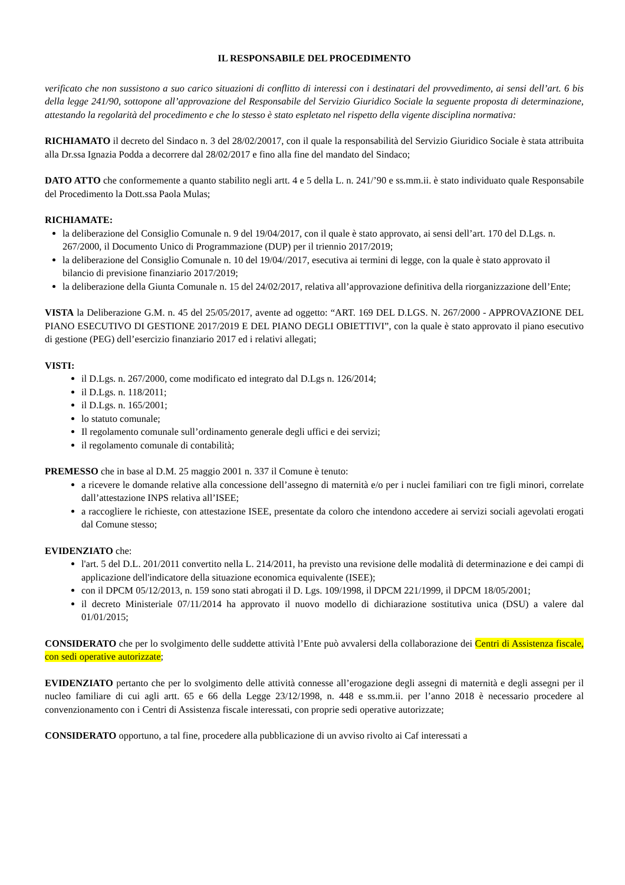IL RESPONSABILE DEL PROCEDIMENTO
verificato che non sussistono a suo carico situazioni di conflitto di interessi con i destinatari del provvedimento, ai sensi dell’art. 6 bis della legge 241/90, sottopone all’approvazione del Responsabile del Servizio Giuridico Sociale la seguente proposta di determinazione, attestando la regolarità del procedimento e che lo stesso è stato espletato nel rispetto della vigente disciplina normativa:
RICHIAMATO il decreto del Sindaco n. 3 del 28/02/20017, con il quale la responsabilità del Servizio Giuridico Sociale è stata attribuita alla Dr.ssa Ignazia Podda a decorrere dal 28/02/2017 e fino alla fine del mandato del Sindaco;
DATO ATTO che conformemente a quanto stabilito negli artt. 4 e 5 della L. n. 241/’90 e ss.mm.ii. è stato individuato quale Responsabile del Procedimento la Dott.ssa Paola Mulas;
RICHIAMATE:
la deliberazione del Consiglio Comunale n. 9 del 19/04/2017, con il quale è stato approvato, ai sensi dell’art. 170 del D.Lgs. n. 267/2000, il Documento Unico di Programmazione (DUP) per il triennio 2017/2019;
la deliberazione del Consiglio Comunale n. 10 del 19/04//2017, esecutiva ai termini di legge, con la quale è stato approvato il bilancio di previsione finanziario 2017/2019;
la deliberazione della Giunta Comunale n. 15 del 24/02/2017, relativa all’approvazione definitiva della riorganizzazione dell’Ente;
VISTA la Deliberazione G.M. n. 45 del 25/05/2017, avente ad oggetto: “ART. 169 DEL D.LGS. N. 267/2000 - APPROVAZIONE DEL PIANO ESECUTIVO DI GESTIONE 2017/2019 E DEL PIANO DEGLI OBIETTIVI”, con la quale è stato approvato il piano esecutivo di gestione (PEG) dell’esercizio finanziario 2017 ed i relativi allegati;
VISTI:
il D.Lgs. n. 267/2000, come modificato ed integrato dal D.Lgs n. 126/2014;
il D.Lgs. n. 118/2011;
il D.Lgs. n. 165/2001;
lo statuto comunale;
Il regolamento comunale sull’ordinamento generale degli uffici e dei servizi;
il regolamento comunale di contabilità;
PREMESSO che in base al D.M. 25 maggio 2001 n. 337 il Comune è tenuto:
a ricevere le domande relative alla concessione dell’assegno di maternità e/o per i nuclei familiari con tre figli minori, correlate dall’attestazione INPS relativa all’ISEE;
a raccogliere le richieste, con attestazione ISEE, presentate da coloro che intendono accedere ai servizi sociali agevolati erogati dal Comune stesso;
EVIDENZIATO che:
l'art. 5 del D.L. 201/2011 convertito nella L. 214/2011, ha previsto una revisione delle modalità di determinazione e dei campi di applicazione dell'indicatore della situazione economica equivalente (ISEE);
con il DPCM 05/12/2013, n. 159 sono stati abrogati il D. Lgs. 109/1998, il DPCM 221/1999, il DPCM 18/05/2001;
il decreto Ministeriale 07/11/2014 ha approvato il nuovo modello di dichiarazione sostitutiva unica (DSU) a valere dal 01/01/2015;
CONSIDERATO che per lo svolgimento delle suddette attività l’Ente può avvalersi della collaborazione dei Centri di Assistenza fiscale, con sedi operative autorizzate;
EVIDENZIATO pertanto che per lo svolgimento delle attività connesse all’erogazione degli assegni di maternità e degli assegni per il nucleo familiare di cui agli artt. 65 e 66 della Legge 23/12/1998, n. 448 e ss.mm.ii. per l’anno 2018 è necessario procedere al convenzionamento con i Centri di Assistenza fiscale interessati, con proprie sedi operative autorizzate;
CONSIDERATO opportuno, a tal fine, procedere alla pubblicazione di un avviso rivolto ai Caf interessati a